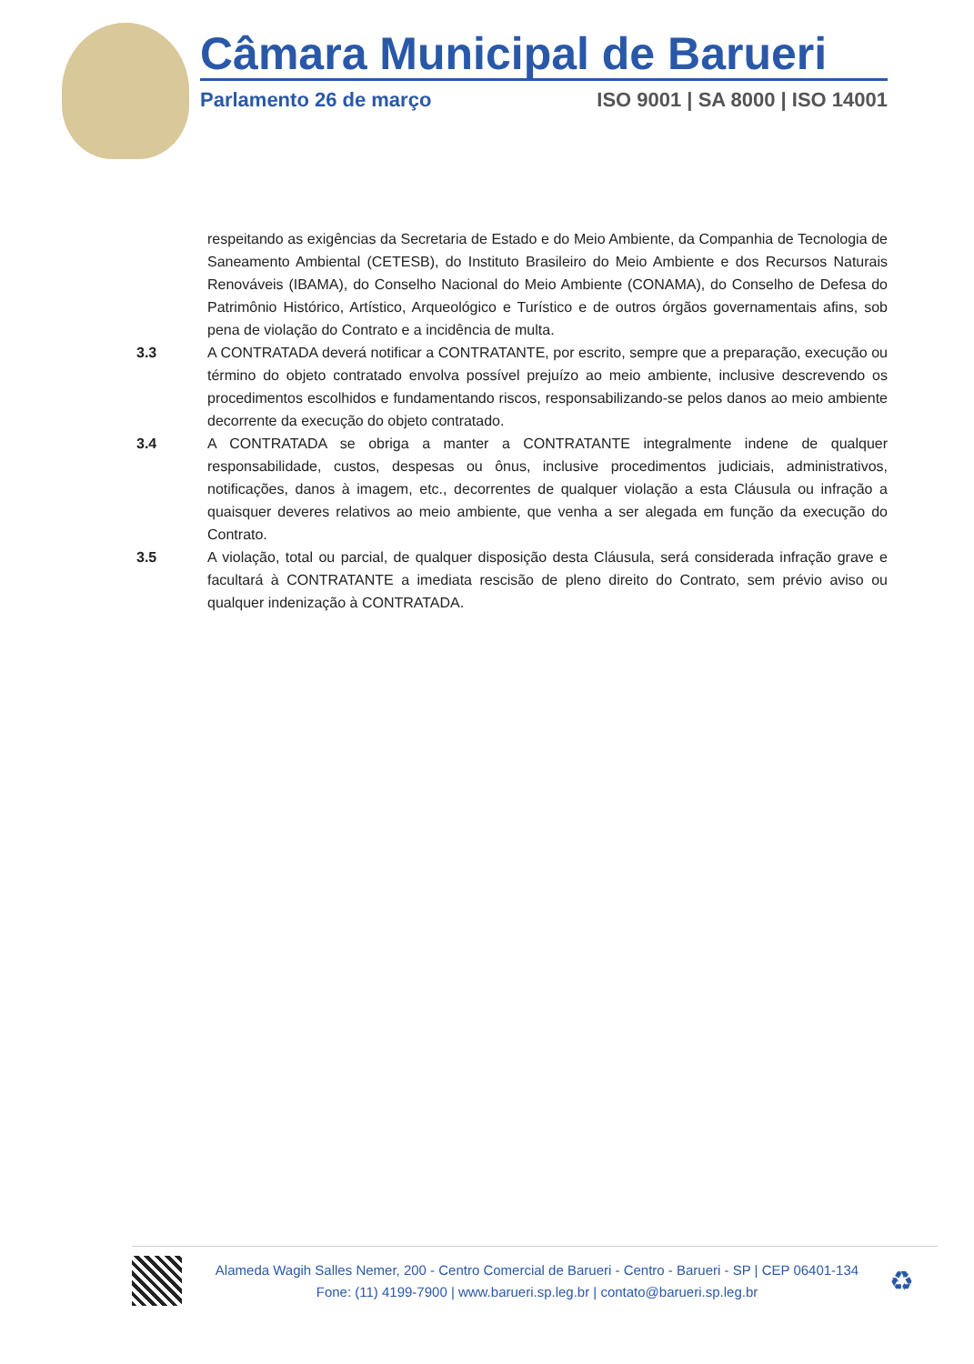Câmara Municipal de Barueri
Parlamento 26 de março ISO 9001 | SA 8000 | ISO 14001
respeitando as exigências da Secretaria de Estado e do Meio Ambiente, da Companhia de Tecnologia de Saneamento Ambiental (CETESB), do Instituto Brasileiro do Meio Ambiente e dos Recursos Naturais Renováveis (IBAMA), do Conselho Nacional do Meio Ambiente (CONAMA), do Conselho de Defesa do Patrimônio Histórico, Artístico, Arqueológico e Turístico e de outros órgãos governamentais afins, sob pena de violação do Contrato e a incidência de multa.
3.3 A CONTRATADA deverá notificar a CONTRATANTE, por escrito, sempre que a preparação, execução ou término do objeto contratado envolva possível prejuízo ao meio ambiente, inclusive descrevendo os procedimentos escolhidos e fundamentando riscos, responsabilizando-se pelos danos ao meio ambiente decorrente da execução do objeto contratado.
3.4 A CONTRATADA se obriga a manter a CONTRATANTE integralmente indene de qualquer responsabilidade, custos, despesas ou ônus, inclusive procedimentos judiciais, administrativos, notificações, danos à imagem, etc., decorrentes de qualquer violação a esta Cláusula ou infração a quaisquer deveres relativos ao meio ambiente, que venha a ser alegada em função da execução do Contrato.
3.5 A violação, total ou parcial, de qualquer disposição desta Cláusula, será considerada infração grave e facultará à CONTRATANTE a imediata rescisão de pleno direito do Contrato, sem prévio aviso ou qualquer indenização à CONTRATADA.
Alameda Wagih Salles Nemer, 200 - Centro Comercial de Barueri - Centro - Barueri - SP | CEP 06401-134
Fone: (11) 4199-7900 | www.barueri.sp.leg.br | contato@barueri.sp.leg.br
♻